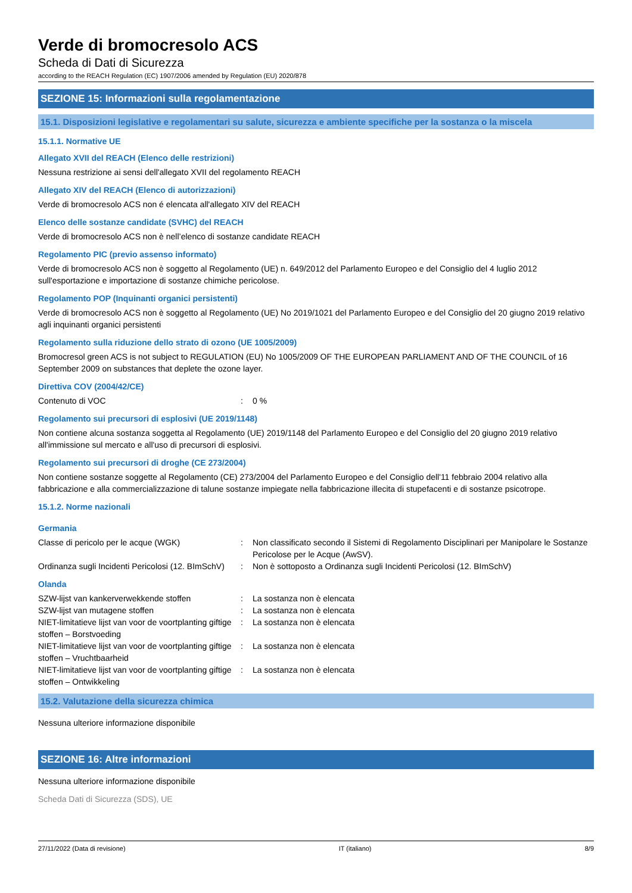Verde di bromocresolo ACS
Scheda di Dati di Sicurezza
according to the REACH Regulation (EC) 1907/2006 amended by Regulation (EU) 2020/878
SEZIONE 15: Informazioni sulla regolamentazione
15.1. Disposizioni legislative e regolamentari su salute, sicurezza e ambiente specifiche per la sostanza o la miscela
15.1.1. Normative UE
Allegato XVII del REACH (Elenco delle restrizioni)
Nessuna restrizione ai sensi dell'allegato XVII del regolamento REACH
Allegato XIV del REACH (Elenco di autorizzazioni)
Verde di bromocresolo ACS non é elencata all'allegato XIV del REACH
Elenco delle sostanze candidate (SVHC) del REACH
Verde di bromocresolo ACS non è nell’elenco di sostanze candidate REACH
Regolamento PIC (previo assenso informato)
Verde di bromocresolo ACS non è soggetto al Regolamento (UE) n. 649/2012 del Parlamento Europeo e del Consiglio del 4 luglio 2012 sull'esportazione e importazione di sostanze chimiche pericolose.
Regolamento POP (Inquinanti organici persistenti)
Verde di bromocresolo ACS non è soggetto al Regolamento (UE) No 2019/1021 del Parlamento Europeo e del Consiglio del 20 giugno 2019 relativo agli inquinanti organici persistenti
Regolamento sulla riduzione dello strato di ozono (UE 1005/2009)
Bromocresol green ACS is not subject to REGULATION (EU) No 1005/2009 OF THE EUROPEAN PARLIAMENT AND OF THE COUNCIL of 16 September 2009 on substances that deplete the ozone layer.
Direttiva COV (2004/42/CE)
Contenuto di VOC : 0 %
Regolamento sui precursori di esplosivi (UE 2019/1148)
Non contiene alcuna sostanza soggetta al Regolamento (UE) 2019/1148 del Parlamento Europeo e del Consiglio del 20 giugno 2019 relativo all'immissione sul mercato e all'uso di precursori di esplosivi.
Regolamento sui precursori di droghe (CE 273/2004)
Non contiene sostanze soggette al Regolamento (CE) 273/2004 del Parlamento Europeo e del Consiglio dell'11 febbraio 2004 relativo alla fabbricazione e alla commercializzazione di talune sostanze impiegate nella fabbricazione illecita di stupefacenti e di sostanze psicotrope.
15.1.2. Norme nazionali
Germania
Classe di pericolo per le acque (WGK) : Non classificato secondo il Sistemi di Regolamento Disciplinari per Manipolare le Sostanze Pericolose per le Acque (AwSV).
Ordinanza sugli Incidenti Pericolosi (12. BImSchV)
: Non è sottoposto a Ordinanza sugli Incidenti Pericolosi (12. BImSchV)
Olanda
SZW-lijst van kankerverwekkende stoffen : La sostanza non è elencata
SZW-lijst van mutagene stoffen : La sostanza non è elencata
NIET-limitatieve lijst van voor de voortplanting giftige stoffen – Borstvoeding
: La sostanza non è elencata
NIET-limitatieve lijst van voor de voortplanting giftige stoffen – Vruchtbaarheid
: La sostanza non è elencata
NIET-limitatieve lijst van voor de voortplanting giftige stoffen – Ontwikkeling
: La sostanza non è elencata
15.2. Valutazione della sicurezza chimica
Nessuna ulteriore informazione disponibile
SEZIONE 16: Altre informazioni
Nessuna ulteriore informazione disponibile
Scheda Dati di Sicurezza (SDS), UE
27/11/2022 (Data di revisione) IT (italiano) 8/9